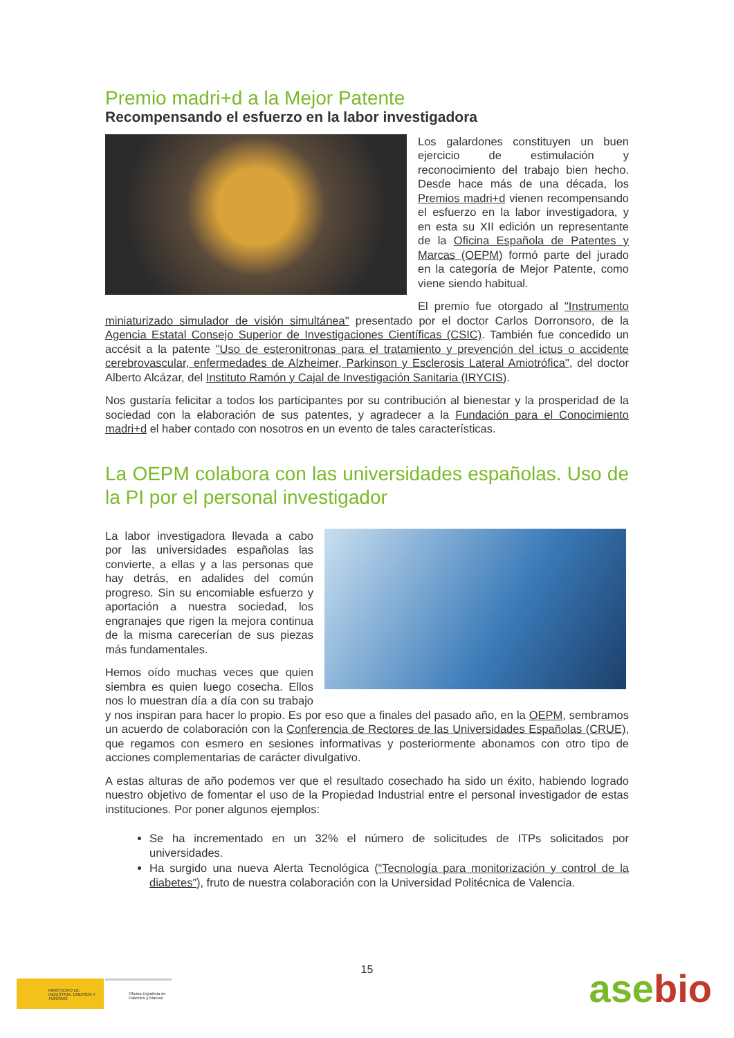Premio madri+d a la Mejor Patente
Recompensando el esfuerzo en la labor investigadora
Los galardones constituyen un buen ejercicio de estimulación y reconocimiento del trabajo bien hecho. Desde hace más de una década, los Premios madri+d vienen recompensando el esfuerzo en la labor investigadora, y en esta su XII edición un representante de la Oficina Española de Patentes y Marcas (OEPM) formó parte del jurado en la categoría de Mejor Patente, como viene siendo habitual.
El premio fue otorgado al "Instrumento miniaturizado simulador de visión simultánea" presentado por el doctor Carlos Dorronsoro, de la Agencia Estatal Consejo Superior de Investigaciones Científicas (CSIC). También fue concedido un accésit a la patente "Uso de esteronitronas para el tratamiento y prevención del ictus o accidente cerebrovascular, enfermedades de Alzheimer, Parkinson y Esclerosis Lateral Amiotrófica", del doctor Alberto Alcázar, del Instituto Ramón y Cajal de Investigación Sanitaria (IRYCIS).
Nos gustaría felicitar a todos los participantes por su contribución al bienestar y la prosperidad de la sociedad con la elaboración de sus patentes, y agradecer a la Fundación para el Conocimiento madri+d el haber contado con nosotros en un evento de tales características.
La OEPM colabora con las universidades españolas. Uso de la PI por el personal investigador
La labor investigadora llevada a cabo por las universidades españolas las convierte, a ellas y a las personas que hay detrás, en adalides del común progreso. Sin su encomiable esfuerzo y aportación a nuestra sociedad, los engranajes que rigen la mejora continua de la misma carecerían de sus piezas más fundamentales.
Hemos oído muchas veces que quien siembra es quien luego cosecha. Ellos nos lo muestran día a día con su trabajo y nos inspiran para hacer lo propio. Es por eso que a finales del pasado año, en la OEPM, sembramos un acuerdo de colaboración con la Conferencia de Rectores de las Universidades Españolas (CRUE), que regamos con esmero en sesiones informativas y posteriormente abonamos con otro tipo de acciones complementarias de carácter divulgativo.
A estas alturas de año podemos ver que el resultado cosechado ha sido un éxito, habiendo logrado nuestro objetivo de fomentar el uso de la Propiedad Industrial entre el personal investigador de estas instituciones. Por poner algunos ejemplos:
Se ha incrementado en un 32% el número de solicitudes de ITPs solicitados por universidades.
Ha surgido una nueva Alerta Tecnológica (“Tecnología para monitorización y control de la diabetes”), fruto de nuestra colaboración con la Universidad Politécnica de Valencia.
15
MINISTERIO DE INDUSTRIA, ENERGÍA Y TURISMO
Oficina Española de Patentes y Marcas
asebio